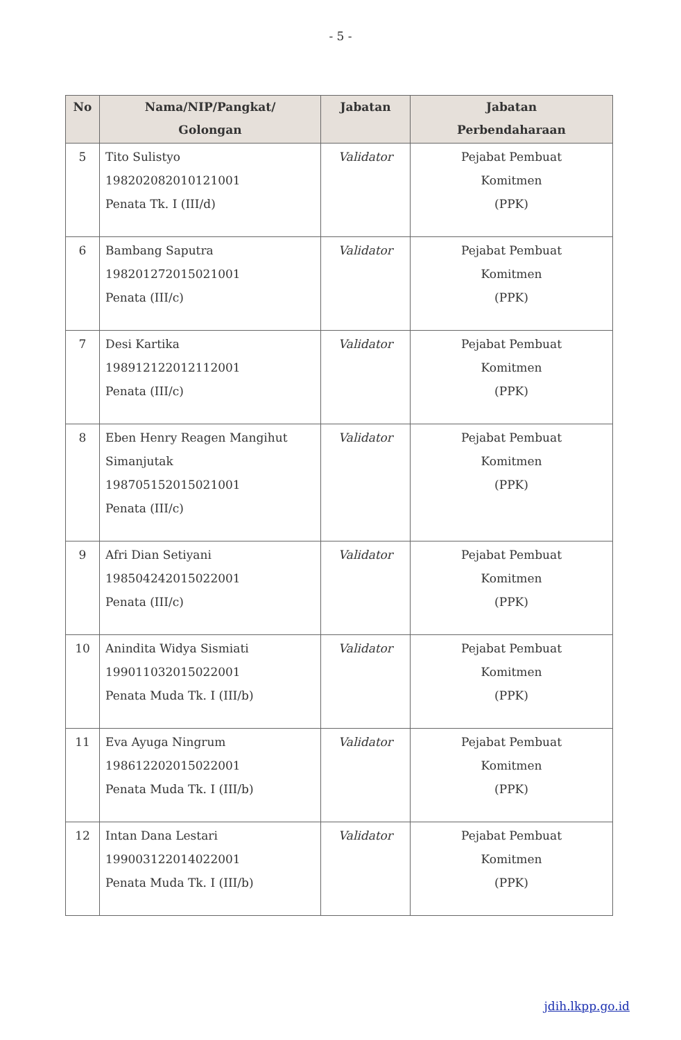- 5 -
| No | Nama/NIP/Pangkat/ Golongan | Jabatan | Jabatan Perbendaharaan |
| --- | --- | --- | --- |
| 5 | Tito Sulistyo 198202082010121001 Penata Tk. I (III/d) | Validator | Pejabat Pembuat Komitmen (PPK) |
| 6 | Bambang Saputra 198201272015021001 Penata (III/c) | Validator | Pejabat Pembuat Komitmen (PPK) |
| 7 | Desi Kartika 198912122012112001 Penata (III/c) | Validator | Pejabat Pembuat Komitmen (PPK) |
| 8 | Eben Henry Reagen Mangihut Simanjutak 198705152015021001 Penata (III/c) | Validator | Pejabat Pembuat Komitmen (PPK) |
| 9 | Afri Dian Setiyani 198504242015022001 Penata (III/c) | Validator | Pejabat Pembuat Komitmen (PPK) |
| 10 | Anindita Widya Sismiati 199011032015022001 Penata Muda Tk. I (III/b) | Validator | Pejabat Pembuat Komitmen (PPK) |
| 11 | Eva Ayuga Ningrum 198612202015022001 Penata Muda Tk. I (III/b) | Validator | Pejabat Pembuat Komitmen (PPK) |
| 12 | Intan Dana Lestari 199003122014022001 Penata Muda Tk. I (III/b) | Validator | Pejabat Pembuat Komitmen (PPK) |
jdih.lkpp.go.id